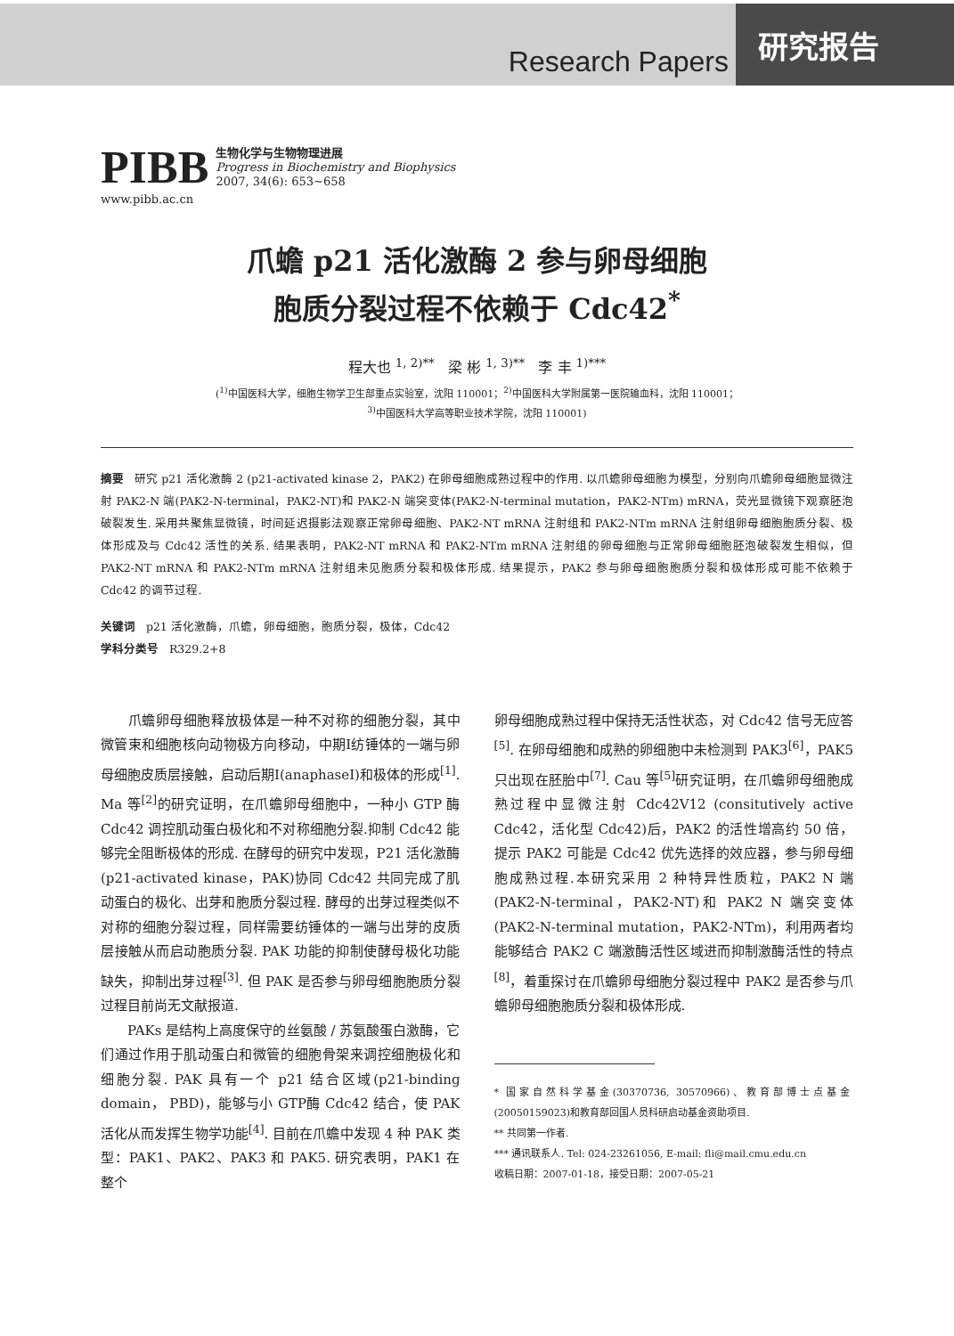Research Papers
研究报告
PIBB
生物化学与生物物理进展
Progress in Biochemistry and Biophysics
2007, 34(6): 653~658
www.pibb.ac.cn
爪蟾 p21 活化激酶 2 参与卵母细胞
胞质分裂过程不依赖于 Cdc42<sup>*</sup>
程大也 <sup>1, 2)**</sup> 梁 彬 <sup>1, 3)**</sup> 李 丰 <sup>1)***</sup>
(<sup>1)</sup>中国医科大学，细胞生物学卫生部重点实验室，沈阳 110001；<sup>2)</sup>中国医科大学附属第一医院输血科，沈阳 110001；
<sup>3)</sup> 中国医科大学高等职业技术学院，沈阳 110001)
摘要 研究 p21 活化激酶 2 (p21-activated kinase 2，PAK2) 在卵母细胞成熟过程中的作用. 以爪蟾卵母细胞为模型，分别向爪蟾卵母细胞显微注射 PAK2-N 端(PAK2-N-terminal，PAK2-NT)和 PAK2-N 端突变体(PAK2-N-terminal mutation，PAK2-NTm) mRNA，荧光显微镜下观察胚泡破裂发生. 采用共聚焦显微镜，时间延迟摄影法观察正常卵母细胞、PAK2-NT mRNA 注射组和 PAK2-NTm mRNA 注射组卵母细胞胞质分裂、极体形成及与 Cdc42 活性的关系. 结果表明，PAK2-NT mRNA 和 PAK2-NTm mRNA 注射组的卵母细胞与正常卵母细胞胚泡破裂发生相似，但 PAK2-NT mRNA 和 PAK2-NTm mRNA 注射组未见胞质分裂和极体形成. 结果提示，PAK2 参与卵母细胞胞质分裂和极体形成可能不依赖于 Cdc42 的调节过程.
关键词 p21 活化激酶，爪蟾，卵母细胞，胞质分裂，极体，Cdc42
学科分类号 R329.2+8
  爪蟾卵母细胞释放极体是一种不对称的细胞分裂，其中微管束和细胞核向动物极方向移动，中期Ⅰ纺锤体的一端与卵母细胞皮质层接触，启动后期Ⅰ(anaphaseⅠ)和极体的形成<sup>[1]</sup>. Ma 等<sup>[2]</sup>的研究证明，在爪蟾卵母细胞中，一种小 GTP 酶 Cdc42 调控肌动蛋白极化和不对称细胞分裂.抑制 Cdc42 能够完全阻断极体的形成. 在酵母的研究中发现，P21 活化激酶(p21-activated kinase，PAK)协同 Cdc42 共同完成了肌动蛋白的极化、出芽和胞质分裂过程. 酵母的出芽过程类似不对称的细胞分裂过程，同样需要纺锤体的一端与出芽的皮质层接触从而启动胞质分裂. PAK 功能的抑制使酵母极化功能缺失，抑制出芽过程<sup>[3]</sup>. 但 PAK 是否参与卵母细胞胞质分裂过程目前尚无文献报道.
  PAKs 是结构上高度保守的丝氨酸 / 苏氨酸蛋白激酶，它们通过作用于肌动蛋白和微管的细胞骨架来调控细胞极化和细胞分裂. PAK 具有一个 p21 结合区域(p21-binding domain， PBD)，能够与小 GTP酶 Cdc42 结合，使 PAK 活化从而发挥生物学功能<sup>[4]</sup>. 目前在爪蟾中发现 4 种 PAK 类型：PAK1、PAK2、PAK3 和 PAK5. 研究表明，PAK1 在整个
卵母细胞成熟过程中保持无活性状态，对 Cdc42 信号无应答<sup>[5]</sup>. 在卵母细胞和成熟的卵细胞中未检测到 PAK3<sup>[6]</sup>，PAK5 只出现在胚胎中<sup>[7]</sup>. Cau 等<sup>[5]</sup>研究证明，在爪蟾卵母细胞成熟过程中显微注射 Cdc42V12 (consitutively active Cdc42，活化型 Cdc42)后，PAK2 的活性增高约 50 倍，提示 PAK2 可能是 Cdc42 优先选择的效应器，参与卵母细胞成熟过程.本研究采用 2 种特异性质粒，PAK2 N 端(PAK2-N-terminal，PAK2-NT)和 PAK2 N 端突变体(PAK2-N-terminal mutation，PAK2-NTm)，利用两者均能够结合 PAK2 C 端激酶活性区域进而抑制激酶活性的特点<sup>[8]</sup>，着重探讨在爪蟾卵母细胞分裂过程中 PAK2 是否参与爪蟾卵母细胞胞质分裂和极体形成.
* 国家自然科学基金(30370736, 30570966)、教育部博士点基金(20050159023)和教育部回国人员科研启动基金资助项目.
** 共同第一作者.
*** 通讯联系人. Tel: 024-23261056, E-mail: fli@mail.cmu.edu.cn
收稿日期：2007-01-18，接受日期：2007-05-21